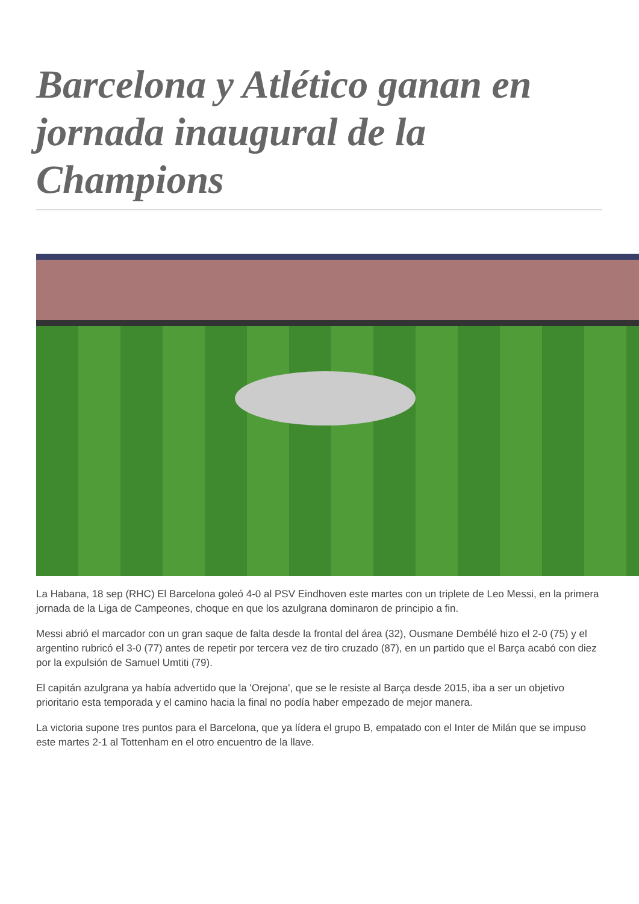Barcelona y Atlético ganan en jornada inaugural de la Champions
La Habana, 18 sep (RHC) El Barcelona goleó 4-0 al PSV Eindhoven este martes con un triplete de Leo Messi, en la primera jornada de la Liga de Campeones, choque en que los azulgrana dominaron de principio a fin.
Messi abrió el marcador con un gran saque de falta desde la frontal del área (32), Ousmane Dembélé hizo el 2-0 (75) y el argentino rubricó el 3-0 (77) antes de repetir por tercera vez de tiro cruzado (87), en un partido que el Barça acabó con diez por la expulsión de Samuel Umtiti (79).
El capitán azulgrana ya había advertido que la 'Orejona', que se le resiste al Barça desde 2015, iba a ser un objetivo prioritario esta temporada y el camino hacia la final no podía haber empezado de mejor manera.
La victoria supone tres puntos para el Barcelona, que ya lídera el grupo B, empatado con el Inter de Milán que se impuso este martes 2-1 al Tottenham en el otro encuentro de la llave.